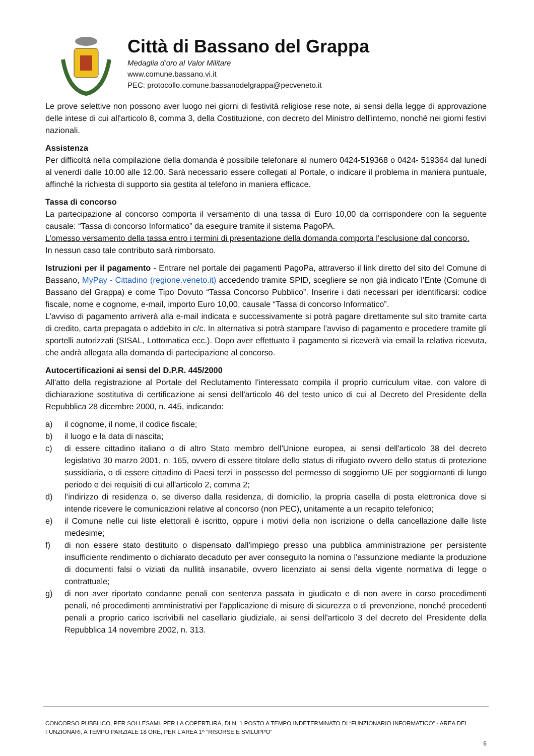Città di Bassano del Grappa
Medaglia d’oro al Valor Militare
www.comune.bassano.vi.it
PEC: protocollo.comune.bassanodelgrappa@pecveneto.it
Le prove selettive non possono aver luogo nei giorni di festività religiose rese note, ai sensi della legge di approvazione delle intese di cui all'articolo 8, comma 3, della Costituzione, con decreto del Ministro dell'interno, nonché nei giorni festivi nazionali.
Assistenza
Per difficoltà nella compilazione della domanda è possibile telefonare al numero 0424-519368 o 0424- 519364 dal lunedì al venerdì dalle 10.00 alle 12.00. Sarà necessario essere collegati al Portale, o indicare il problema in maniera puntuale, affinché la richiesta di supporto sia gestita al telefono in maniera efficace.
Tassa di concorso
La partecipazione al concorso comporta il versamento di una tassa di Euro 10,00 da corrispondere con la seguente causale: “Tassa di concorso Informatico” da eseguire tramite il sistema PagoPA.
L’omesso versamento della tassa entro i termini di presentazione della domanda comporta l’esclusione dal concorso.
In nessun caso tale contributo sarà rimborsato.
Istruzioni per il pagamento - Entrare nel portale dei pagamenti PagoPa, attraverso il link diretto del sito del Comune di Bassano, MyPay - Cittadino (regione.veneto.it) accedendo tramite SPID, scegliere se non già indicato l’Ente (Comune di Bassano del Grappa) e come Tipo Dovuto “Tassa Concorso Pubblico”. Inserire i dati necessari per identificarsi: codice fiscale, nome e cognome, e-mail, importo Euro 10,00, causale “Tassa di concorso Informatico”.
L’avviso di pagamento arriverà alla e-mail indicata e successivamente si potrà pagare direttamente sul sito tramite carta di credito, carta prepagata o addebito in c/c. In alternativa si potrà stampare l’avviso di pagamento e procedere tramite gli sportelli autorizzati (SISAL, Lottomatica ecc.). Dopo aver effettuato il pagamento si riceverà via email la relativa ricevuta, che andrà allegata alla domanda di partecipazione al concorso.
Autocertificazioni ai sensi del D.P.R. 445/2000
All'atto della registrazione al Portale del Reclutamento l'interessato compila il proprio curriculum vitae, con valore di dichiarazione sostitutiva di certificazione ai sensi dell'articolo 46 del testo unico di cui al Decreto del Presidente della Repubblica 28 dicembre 2000, n. 445, indicando:
a) il cognome, il nome, il codice fiscale;
b) il luogo e la data di nascita;
c) di essere cittadino italiano o di altro Stato membro dell'Unione europea, ai sensi dell'articolo 38 del decreto legislativo 30 marzo 2001, n. 165, ovvero di essere titolare dello status di rifugiato ovvero dello status di protezione sussidiaria, o di essere cittadino di Paesi terzi in possesso del permesso di soggiorno UE per soggiornanti di lungo periodo e dei requisiti di cui all'articolo 2, comma 2;
d) l’indirizzo di residenza o, se diverso dalla residenza, di domicilio, la propria casella di posta elettronica dove si intende ricevere le comunicazioni relative al concorso (non PEC), unitamente a un recapito telefonico;
e) il Comune nelle cui liste elettorali è iscritto, oppure i motivi della non iscrizione o della cancellazione dalle liste medesime;
f) di non essere stato destituito o dispensato dall'impiego presso una pubblica amministrazione per persistente insufficiente rendimento o dichiarato decaduto per aver conseguito la nomina o l'assunzione mediante la produzione di documenti falsi o viziati da nullità insanabile, ovvero licenziato ai sensi della vigente normativa di legge o contrattuale;
g) di non aver riportato condanne penali con sentenza passata in giudicato e di non avere in corso procedimenti penali, né procedimenti amministrativi per l'applicazione di misure di sicurezza o di prevenzione, nonché precedenti penali a proprio carico iscrivibili nel casellario giudiziale, ai sensi dell'articolo 3 del decreto del Presidente della Repubblica 14 novembre 2002, n. 313.
CONCORSO PUBBLICO, PER SOLI ESAMI, PER LA COPERTURA, DI N. 1 POSTO A TEMPO INDETERMINATO DI “FUNZIONARIO INFORMATICO” - AREA DEI FUNZIONARI, A TEMPO PARZIALE 18 ORE, PER L’AREA 1^ “RISORSE E SVILUPPO”
6